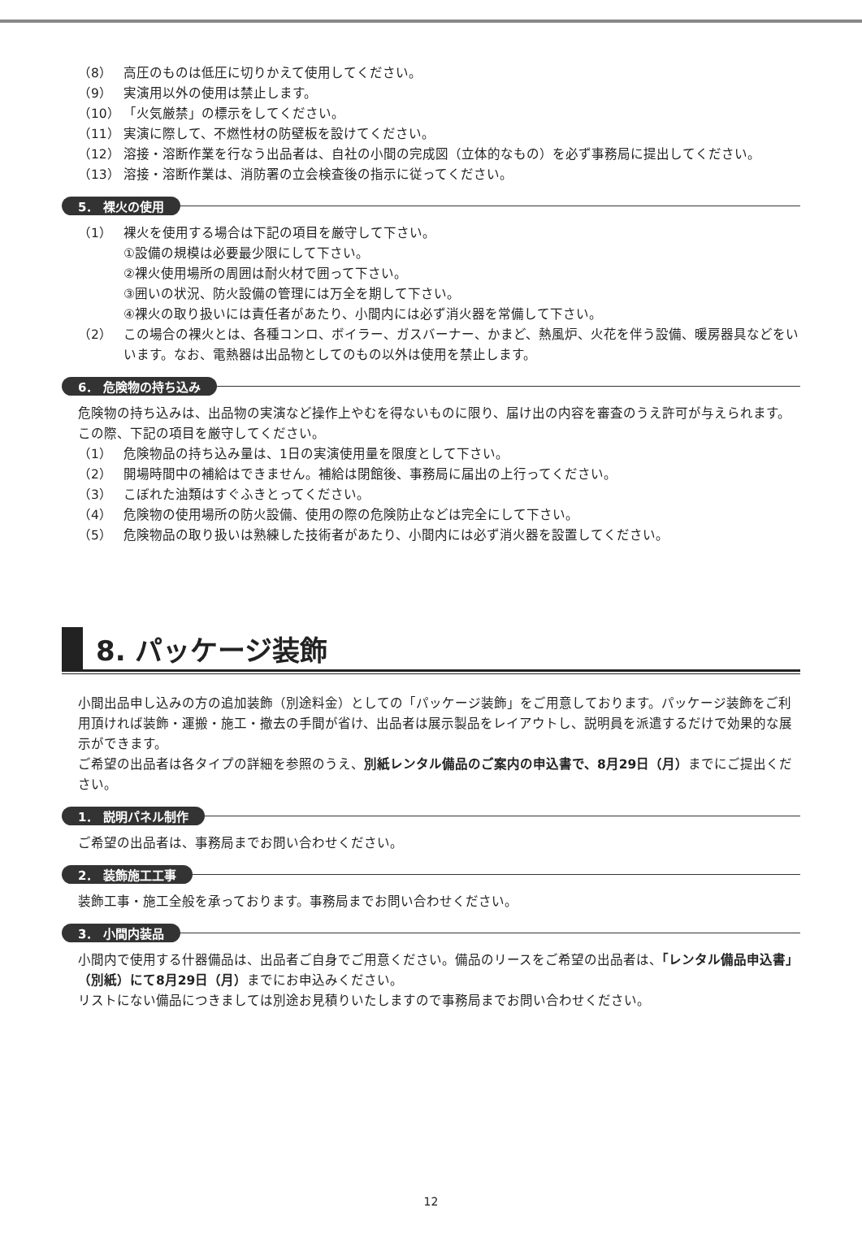（8） 高圧のものは低圧に切りかえて使用してください。
（9） 実演用以外の使用は禁止します。
（10） 「火気厳禁」の標示をしてください。
（11） 実演に際して、不燃性材の防壁板を設けてください。
（12） 溶接・溶断作業を行なう出品者は、自社の小間の完成図（立体的なもの）を必ず事務局に提出してください。
（13） 溶接・溶断作業は、消防署の立会検査後の指示に従ってください。
5． 裸火の使用
（1） 裸火を使用する場合は下記の項目を厳守して下さい。
①設備の規模は必要最少限にして下さい。
②裸火使用場所の周囲は耐火材で囲って下さい。
③囲いの状況、防火設備の管理には万全を期して下さい。
④裸火の取り扱いには責任者があたり、小間内には必ず消火器を常備して下さい。
（2） この場合の裸火とは、各種コンロ、ボイラー、ガスバーナー、かまど、熱風炉、火花を伴う設備、暖房器具などをいいます。なお、電熱器は出品物としてのもの以外は使用を禁止します。
6． 危険物の持ち込み
危険物の持ち込みは、出品物の実演など操作上やむを得ないものに限り、届け出の内容を審査のうえ許可が与えられます。この際、下記の項目を厳守してください。
（1） 危険物品の持ち込み量は、1日の実演使用量を限度として下さい。
（2） 開場時間中の補給はできません。補給は閉館後、事務局に届出の上行ってください。
（3） こぼれた油類はすぐふきとってください。
（4） 危険物の使用場所の防火設備、使用の際の危険防止などは完全にして下さい。
（5） 危険物品の取り扱いは熟練した技術者があたり、小間内には必ず消火器を設置してください。
8. パッケージ装飾
小間出品申し込みの方の追加装飾（別途料金）としての「パッケージ装飾」をご用意しております。パッケージ装飾をご利用頂ければ装飾・運搬・施工・撤去の手間が省け、出品者は展示製品をレイアウトし、説明員を派遣するだけで効果的な展示ができます。
ご希望の出品者は各タイプの詳細を参照のうえ、別紙レンタル備品のご案内の申込書で、8月29日（月）までにご提出ください。
1． 説明パネル制作
ご希望の出品者は、事務局までお問い合わせください。
2． 装飾施工工事
装飾工事・施工全般を承っております。事務局までお問い合わせください。
3． 小間内装品
小間内で使用する什器備品は、出品者ご自身でご用意ください。備品のリースをご希望の出品者は、「レンタル備品申込書」（別紙）にて8月29日（月）までにお申込みください。
リストにない備品につきましては別途お見積りいたしますので事務局までお問い合わせください。
12